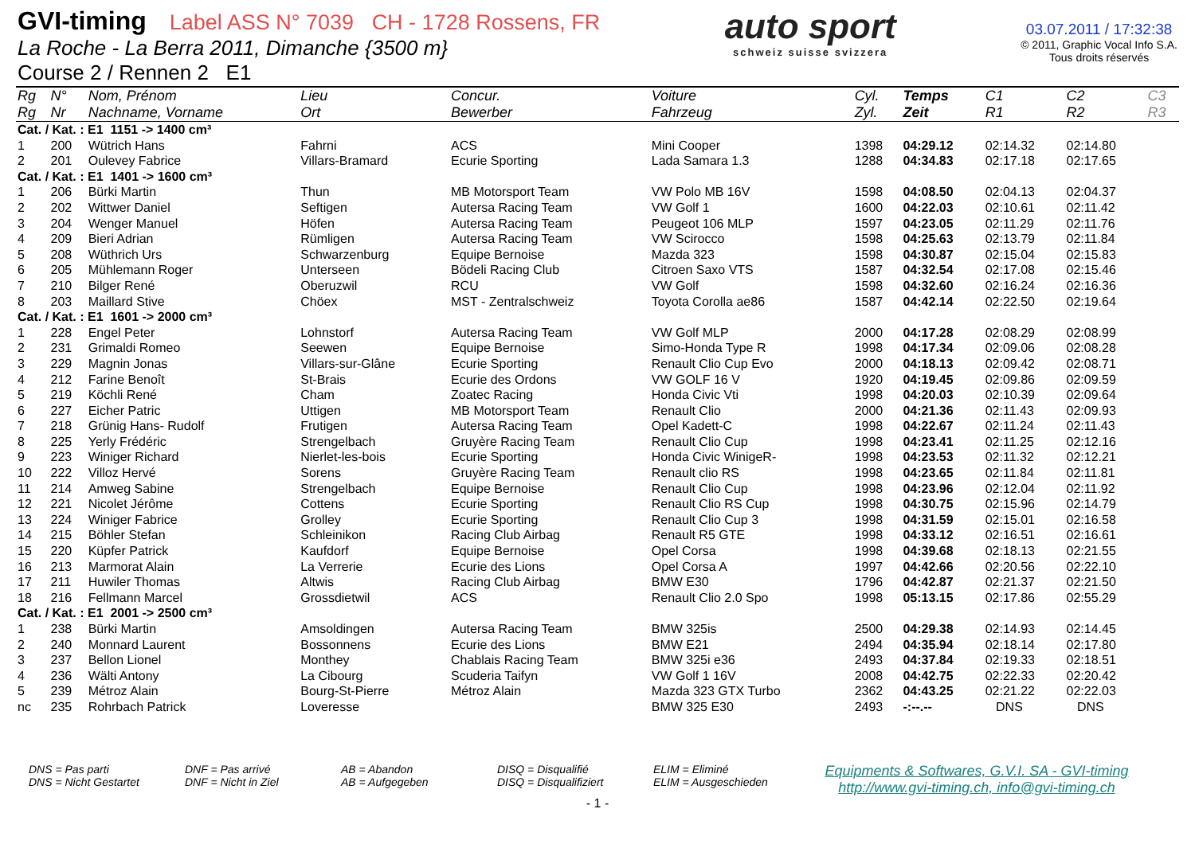GVI-timing Label ASS N° 7039 CH - 1728 Rossens, FR
La Roche - La Berra 2011, Dimanche {3500 m}
Course 2 / Rennen 2 E1
auto sport
schweiz suisse svizzera
03.07.2011 / 17:32:38
© 2011, Graphic Vocal Info S.A.
Tous droits réservés
| Rg | N° | Nom, Prénom | Lieu | Concur. | Voiture | Cyl. | Temps | C1 | C2 | C3 |
| --- | --- | --- | --- | --- | --- | --- | --- | --- | --- | --- |
| Rg | Nr | Nachname, Vorname | Ort | Bewerber | Fahrzeug | Zyl. | Zeit | R1 | R2 | R3 |
| Cat. / Kat. : E1 1151 -> 1400 cm³ | | | | | | | | | | |
| 1 | 200 | Wütrich Hans | Fahrni | ACS | Mini Cooper | 1398 | 04:29.12 | 02:14.32 | 02:14.80 | |
| 2 | 201 | Oulevey Fabrice | Villars-Bramard | Ecurie Sporting | Lada Samara 1.3 | 1288 | 04:34.83 | 02:17.18 | 02:17.65 | |
| Cat. / Kat. : E1 1401 -> 1600 cm³ | | | | | | | | | | |
| 1 | 206 | Bürki Martin | Thun | MB Motorsport Team | VW Polo MB 16V | 1598 | 04:08.50 | 02:04.13 | 02:04.37 | |
| 2 | 202 | Wittwer Daniel | Seftigen | Autersa Racing Team | VW Golf 1 | 1600 | 04:22.03 | 02:10.61 | 02:11.42 | |
| 3 | 204 | Wenger Manuel | Höfen | Autersa Racing Team | Peugeot 106 MLP | 1597 | 04:23.05 | 02:11.29 | 02:11.76 | |
| 4 | 209 | Bieri Adrian | Rümligen | Autersa Racing Team | VW Scirocco | 1598 | 04:25.63 | 02:13.79 | 02:11.84 | |
| 5 | 208 | Wüthrich Urs | Schwarzenburg | Equipe Bernoise | Mazda 323 | 1598 | 04:30.87 | 02:15.04 | 02:15.83 | |
| 6 | 205 | Mühlemann Roger | Unterseen | Bödeli Racing Club | Citroen Saxo VTS | 1587 | 04:32.54 | 02:17.08 | 02:15.46 | |
| 7 | 210 | Bilger René | Oberuzwil | RCU | VW Golf | 1598 | 04:32.60 | 02:16.24 | 02:16.36 | |
| 8 | 203 | Maillard Stive | Chöex | MST - Zentralschweiz | Toyota Corolla ae86 | 1587 | 04:42.14 | 02:22.50 | 02:19.64 | |
| Cat. / Kat. : E1 1601 -> 2000 cm³ | | | | | | | | | | |
| 1 | 228 | Engel Peter | Lohnstorf | Autersa Racing Team | VW Golf MLP | 2000 | 04:17.28 | 02:08.29 | 02:08.99 | |
| 2 | 231 | Grimaldi Romeo | Seewen | Equipe Bernoise | Simo-Honda Type R | 1998 | 04:17.34 | 02:09.06 | 02:08.28 | |
| 3 | 229 | Magnin Jonas | Villars-sur-Glâne | Ecurie Sporting | Renault Clio Cup Evo | 2000 | 04:18.13 | 02:09.42 | 02:08.71 | |
| 4 | 212 | Farine Benoît | St-Brais | Ecurie des Ordons | VW GOLF 16 V | 1920 | 04:19.45 | 02:09.86 | 02:09.59 | |
| 5 | 219 | Köchli René | Cham | Zoatec Racing | Honda Civic Vti | 1998 | 04:20.03 | 02:10.39 | 02:09.64 | |
| 6 | 227 | Eicher Patric | Uttigen | MB Motorsport Team | Renault Clio | 2000 | 04:21.36 | 02:11.43 | 02:09.93 | |
| 7 | 218 | Grünig Hans- Rudolf | Frutigen | Autersa Racing Team | Opel Kadett-C | 1998 | 04:22.67 | 02:11.24 | 02:11.43 | |
| 8 | 225 | Yerly Frédéric | Strengelbach | Gruyère Racing Team | Renault Clio Cup | 1998 | 04:23.41 | 02:11.25 | 02:12.16 | |
| 9 | 223 | Winiger Richard | Nierlet-les-bois | Ecurie Sporting | Honda Civic WinigeR- | 1998 | 04:23.53 | 02:11.32 | 02:12.21 | |
| 10 | 222 | Villoz Hervé | Sorens | Gruyère Racing Team | Renault clio RS | 1998 | 04:23.65 | 02:11.84 | 02:11.81 | |
| 11 | 214 | Amweg Sabine | Strengelbach | Equipe Bernoise | Renault Clio Cup | 1998 | 04:23.96 | 02:12.04 | 02:11.92 | |
| 12 | 221 | Nicolet Jérôme | Cottens | Ecurie Sporting | Renault Clio RS Cup | 1998 | 04:30.75 | 02:15.96 | 02:14.79 | |
| 13 | 224 | Winiger Fabrice | Grolley | Ecurie Sporting | Renault Clio Cup 3 | 1998 | 04:31.59 | 02:15.01 | 02:16.58 | |
| 14 | 215 | Böhler Stefan | Schleinikon | Racing Club Airbag | Renault R5 GTE | 1998 | 04:33.12 | 02:16.51 | 02:16.61 | |
| 15 | 220 | Küpfer Patrick | Kaufdorf | Equipe Bernoise | Opel Corsa | 1998 | 04:39.68 | 02:18.13 | 02:21.55 | |
| 16 | 213 | Marmorat Alain | La Verrerie | Ecurie des Lions | Opel Corsa A | 1997 | 04:42.66 | 02:20.56 | 02:22.10 | |
| 17 | 211 | Huwiler Thomas | Altwis | Racing Club Airbag | BMW E30 | 1796 | 04:42.87 | 02:21.37 | 02:21.50 | |
| 18 | 216 | Fellmann Marcel | Grossdietwil | ACS | Renault Clio 2.0 Spo | 1998 | 05:13.15 | 02:17.86 | 02:55.29 | |
| Cat. / Kat. : E1 2001 -> 2500 cm³ | | | | | | | | | | |
| 1 | 238 | Bürki Martin | Amsoldingen | Autersa Racing Team | BMW 325is | 2500 | 04:29.38 | 02:14.93 | 02:14.45 | |
| 2 | 240 | Monnard Laurent | Bossonnens | Ecurie des Lions | BMW E21 | 2494 | 04:35.94 | 02:18.14 | 02:17.80 | |
| 3 | 237 | Bellon Lionel | Monthey | Chablais Racing Team | BMW 325i e36 | 2493 | 04:37.84 | 02:19.33 | 02:18.51 | |
| 4 | 236 | Wälti Antony | La Cibourg | Scuderia Taifyn | VW Golf 1 16V | 2008 | 04:42.75 | 02:22.33 | 02:20.42 | |
| 5 | 239 | Métroz Alain | Bourg-St-Pierre | Métroz Alain | Mazda 323 GTX Turbo | 2362 | 04:43.25 | 02:21.22 | 02:22.03 | |
| nc | 235 | Rohrbach Patrick | Loveresse | | BMW 325 E30 | 2493 | -:--.-- | DNS | DNS | |
DNS = Pas parti
DNS = Nicht Gestartet
DNF = Pas arrivé
DNF = Nicht in Ziel
AB = Abandon
AB = Aufgegeben
DISQ = Disqualifié
DISQ = Disqualifiziert
ELIM = Eliminé
ELIM = Ausgeschieden
Equipments & Softwares, G.V.I. SA - GVI-timing
http://www.gvi-timing.ch, info@gvi-timing.ch
- 1 -